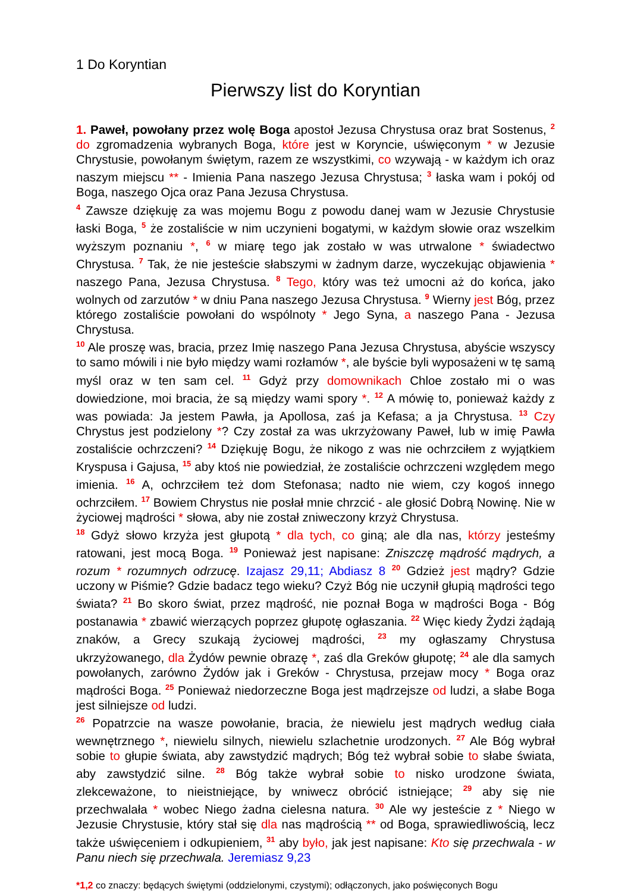1 Do Koryntian
Pierwszy list do Koryntian
1. Paweł, powołany przez wolę Boga apostoł Jezusa Chrystusa oraz brat Sostenus, <sup>2</sup> do zgromadzenia wybranych Boga, które jest w Koryncie, uświęconym * w Jezusie Chrystusie, powołanym świętym, razem ze wszystkimi, co wzywają - w każdym ich oraz naszym miejscu ** - Imienia Pana naszego Jezusa Chrystusa; <sup>3</sup> łaska wam i pokój od Boga, naszego Ojca oraz Pana Jezusa Chrystusa.
<sup>4</sup> Zawsze dziękuję za was mojemu Bogu z powodu danej wam w Jezusie Chrystusie łaski Boga, <sup>5</sup> że zostaliście w nim uczynieni bogatymi, w każdym słowie oraz wszelkim wyższym poznaniu *, <sup>6</sup> w miarę tego jak zostało w was utrwalone * świadectwo Chrystusa. <sup>7</sup> Tak, że nie jesteście słabszymi w żadnym darze, wyczekując objawienia * naszego Pana, Jezusa Chrystusa. <sup>8</sup> Tego, który was też umocni aż do końca, jako wolnych od zarzutów * w dniu Pana naszego Jezusa Chrystusa. <sup>9</sup> Wierny jest Bóg, przez którego zostaliście powołani do wspólnoty * Jego Syna, a naszego Pana - Jezusa Chrystusa.
<sup>10</sup> Ale proszę was, bracia, przez Imię naszego Pana Jezusa Chrystusa, abyście wszyscy to samo mówili i nie było między wami rozłamów *, ale byście byli wyposażeni w tę samą myśl oraz w ten sam cel. <sup>11</sup> Gdyż przy domownikach Chloe zostało mi o was dowiedzione, moi bracia, że są między wami spory *. <sup>12</sup> A mówię to, ponieważ każdy z was powiada: Ja jestem Pawła, ja Apollosa, zaś ja Kefasa; a ja Chrystusa. <sup>13</sup> Czy Chrystus jest podzielony *? Czy został za was ukrzyżowany Paweł, lub w imię Pawła zostaliście ochrzczeni? <sup>14</sup> Dziękuję Bogu, że nikogo z was nie ochrzciłem z wyjątkiem Kryspusa i Gajusa, <sup>15</sup> aby ktoś nie powiedział, że zostaliście ochrzczeni względem mego imienia. <sup>16</sup> A, ochrzciłem też dom Stefonasa; nadto nie wiem, czy kogoś innego ochrzciłem. <sup>17</sup> Bowiem Chrystus nie posłał mnie chrzcić - ale głosić Dobrą Nowinę. Nie w życiowej mądrości * słowa, aby nie został zniweczony krzyż Chrystusa.
<sup>18</sup> Gdyż słowo krzyża jest głupotą * dla tych, co giną; ale dla nas, którzy jesteśmy ratowani, jest mocą Boga. <sup>19</sup> Ponieważ jest napisane: Zniszczę mądrość mądrych, a rozum * rozumnych odrzucę. Izajasz 29,11; Abdiasz 8 <sup>20</sup> Gdzież jest mądry? Gdzie uczony w Piśmie? Gdzie badacz tego wieku? Czyż Bóg nie uczynił głupią mądrości tego świata? <sup>21</sup> Bo skoro świat, przez mądrość, nie poznał Boga w mądrości Boga - Bóg postanawia * zbawić wierzących poprzez głupotę ogłaszania. <sup>22</sup> Więc kiedy Żydzi żądają znaków, a Grecy szukają życiowej mądrości, <sup>23</sup> my ogłaszamy Chrystusa ukrzyżowanego, dla Żydów pewnie obrazę *, zaś dla Greków głupotę; <sup>24</sup> ale dla samych powołanych, zarówno Żydów jak i Greków - Chrystusa, przejaw mocy * Boga oraz mądrości Boga. <sup>25</sup> Ponieważ niedorzeczne Boga jest mądrzejsze od ludzi, a słabe Boga jest silniejsze od ludzi.
<sup>26</sup> Popatrzcie na wasze powołanie, bracia, że niewielu jest mądrych według ciała wewnętrznego *, niewielu silnych, niewielu szlachetnie urodzonych. <sup>27</sup> Ale Bóg wybrał sobie to głupie świata, aby zawstydzić mądrych; Bóg też wybrał sobie to słabe świata, aby zawstydzić silne. <sup>28</sup> Bóg także wybrał sobie to nisko urodzone świata, zlekceważone, to nieistniejące, by wniwecz obrócić istniejące; <sup>29</sup> aby się nie przechwalała * wobec Niego żadna cielesna natura. <sup>30</sup> Ale wy jesteście z * Niego w Jezusie Chrystusie, który stał się dla nas mądrością ** od Boga, sprawiedliwością, lecz także uświęceniem i odkupieniem, <sup>31</sup> aby było, jak jest napisane: Kto się przechwala - w Panu niech się przechwala. Jeremiasz 9,23
*1,2 co znaczy: będących świętymi (oddzielonymi, czystymi); odłączonych, jako poświęconych Bogu